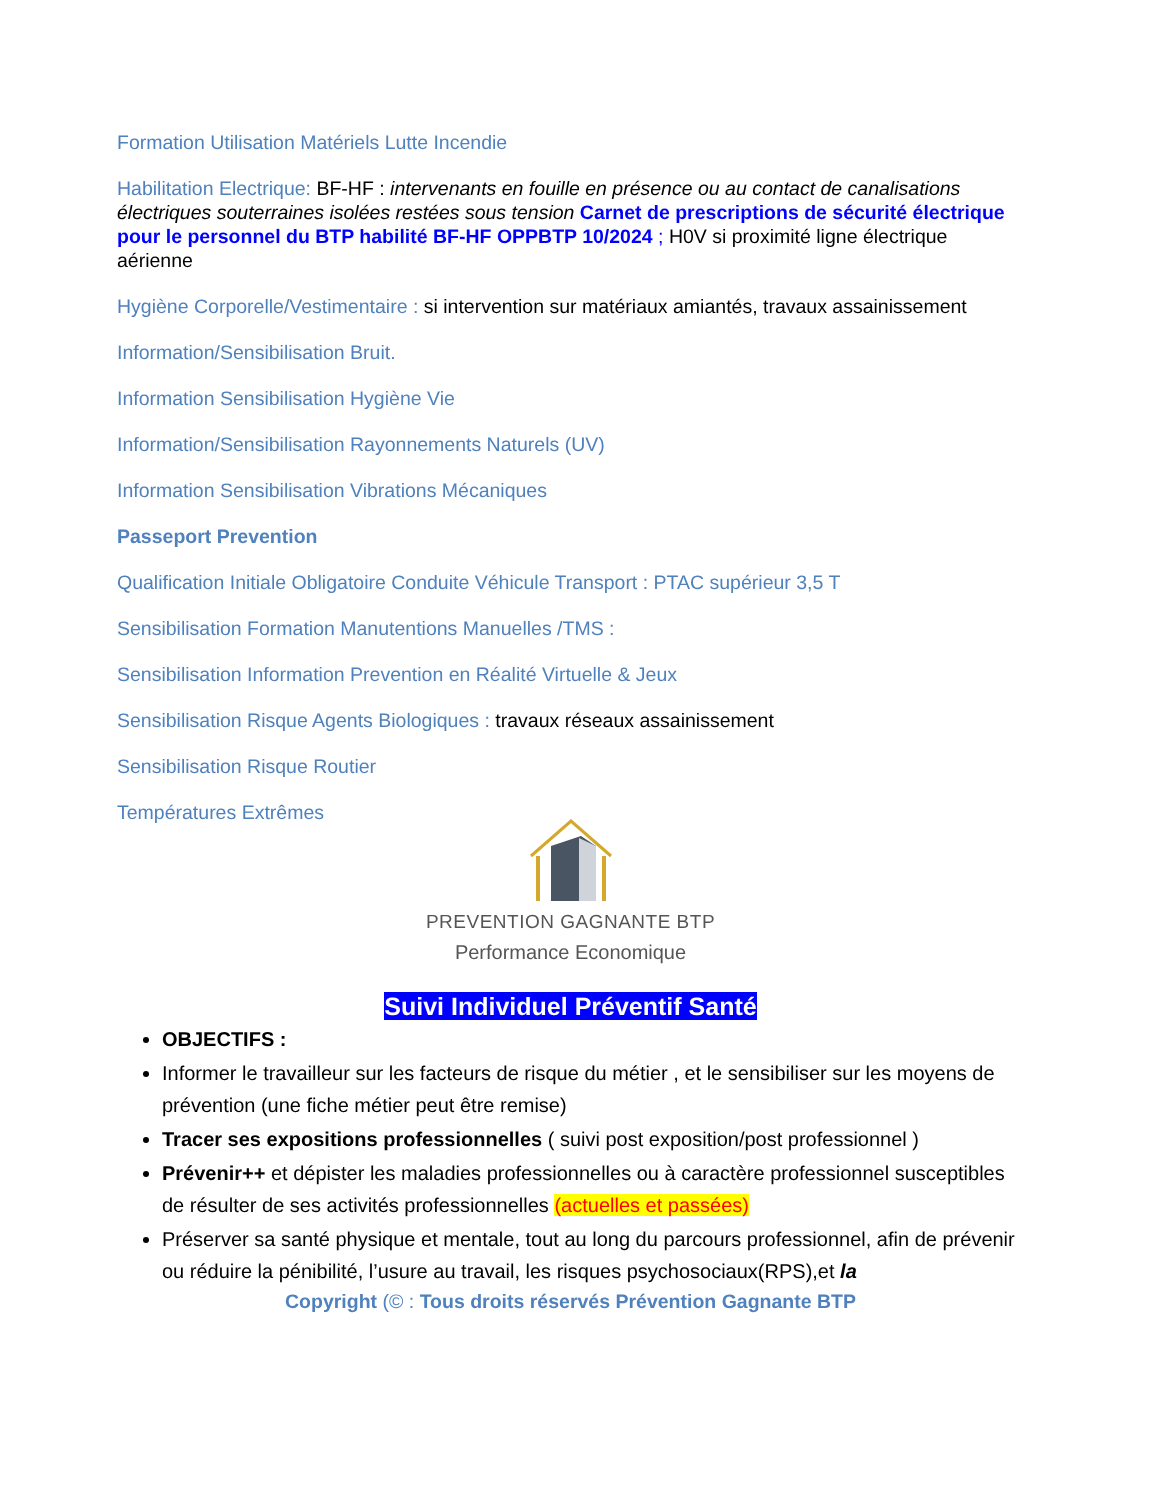Formation Utilisation Matériels Lutte Incendie
Habilitation Electrique: BF-HF : intervenants en fouille en présence ou au contact de canalisations électriques souterraines isolées restées sous tension Carnet de prescriptions de sécurité électrique pour le personnel du BTP habilité BF-HF OPPBTP 10/2024 ; H0V si proximité ligne électrique aérienne
Hygiène Corporelle/Vestimentaire : si intervention sur matériaux amiantés, travaux assainissement
Information/Sensibilisation Bruit.
Information Sensibilisation Hygiène Vie
Information/Sensibilisation Rayonnements Naturels (UV)
Information Sensibilisation Vibrations Mécaniques
Passeport Prevention
Qualification Initiale Obligatoire Conduite Véhicule Transport : PTAC supérieur 3,5 T
Sensibilisation Formation Manutentions Manuelles /TMS :
Sensibilisation Information Prevention en Réalité Virtuelle & Jeux
Sensibilisation Risque Agents Biologiques : travaux réseaux assainissement
Sensibilisation Risque Routier
Températures Extrêmes
PREVENTION GAGNANTE BTP
Performance Economique
Suivi Individuel Préventif Santé
OBJECTIFS :
Informer le travailleur sur les facteurs de risque du métier , et le sensibiliser sur les moyens de prévention (une fiche métier peut être remise)
Tracer ses expositions professionnelles ( suivi post exposition/post professionnel )
Prévenir++ et dépister les maladies professionnelles ou à caractère professionnel susceptibles de résulter de ses activités professionnelles (actuelles et passées)
Préserver sa santé physique et mentale, tout au long du parcours professionnel, afin de prévenir ou réduire la pénibilité, l’usure au travail, les risques psychosociaux(RPS),et la
Copyright (© : Tous droits réservés Prévention Gagnante BTP